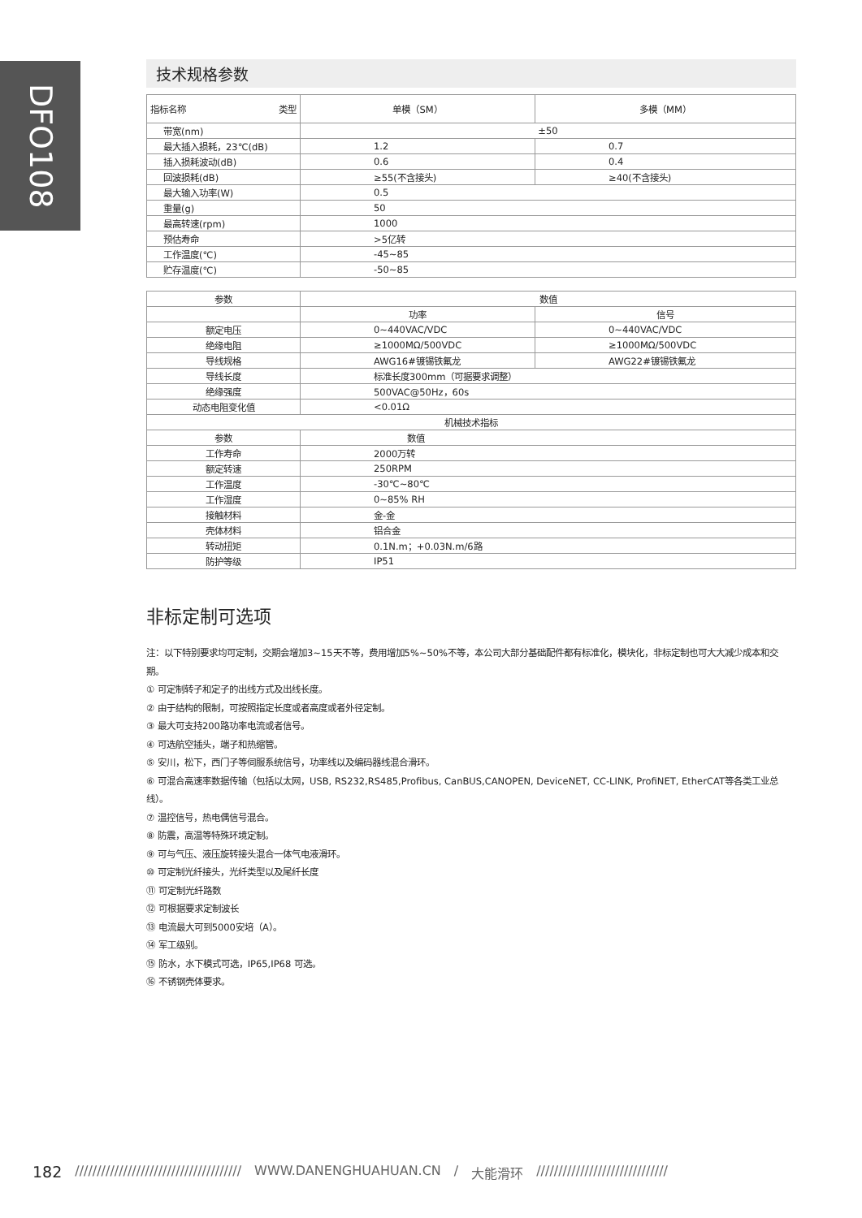DFO108
技术规格参数
| 指标名称 类型 | 单模（SM） | 多模（MM） |
| --- | --- | --- |
| 带宽(nm) | ±50 | |
| 最大插入损耗，23℃(dB) | 1.2 | 0.7 |
| 插入损耗波动(dB) | 0.6 | 0.4 |
| 回波损耗(dB) | ≥55(不含接头) | ≥40(不含接头) |
| 最大输入功率(W) | 0.5 | |
| 重量(g) | 50 | |
| 最高转速(rpm) | 1000 | |
| 预估寿命 | >5亿转 | |
| 工作温度(℃) | -45~85 | |
| 贮存温度(℃) | -50~85 | |
| 参数 | 数值 | |
| | 功率 | 信号 |
| 额定电压 | 0~440VAC/VDC | 0~440VAC/VDC |
| 绝缘电阻 | ≥1000MΩ/500VDC | ≥1000MΩ/500VDC |
| 导线规格 | AWG16#镀锡铁氟龙 | AWG22#镀锡铁氟龙 |
| 导线长度 | 标准长度300mm（可据要求调整） | |
| 绝缘强度 | 500VAC@50Hz，60s | |
| 动态电阻变化值 | <0.01Ω | |
| 机械技术指标 | | |
| 参数 | 数值 | |
| 工作寿命 | 2000万转 | |
| 额定转速 | 250RPM | |
| 工作温度 | -30℃~80℃ | |
| 工作湿度 | 0~85% RH | |
| 接触材料 | 金-金 | |
| 壳体材料 | 铝合金 | |
| 转动扭矩 | 0.1N.m；+0.03N.m/6路 | |
| 防护等级 | IP51 | |
非标定制可选项
注：以下特别要求均可定制，交期会增加3~15天不等，费用增加5%~50%不等，本公司大部分基础配件都有标准化，模块化，非标定制也可大大减少成本和交期。
① 可定制转子和定子的出线方式及出线长度。
② 由于结构的限制，可按照指定长度或者高度或者外径定制。
③ 最大可支持200路功率电流或者信号。
④ 可选航空插头，端子和热缩管。
⑤ 安川，松下，西门子等伺服系统信号，功率线以及编码器线混合滑环。
⑥ 可混合高速率数据传输（包括以太网，USB, RS232,RS485,Profibus, CanBUS,CANOPEN, DeviceNET, CC-LINK, ProfiNET, EtherCAT等各类工业总线）。
⑦ 温控信号，热电偶信号混合。
⑧ 防震，高温等特殊环境定制。
⑨ 可与气压、液压旋转接头混合一体气电液滑环。
⑩ 可定制光纤接头，光纤类型以及尾纤长度
⑪ 可定制光纤路数
⑫ 可根据要求定制波长
⑬ 电流最大可到5000安培（A）。
⑭ 军工级别。
⑮ 防水，水下模式可选，IP65,IP68 可选。
⑯ 不锈钢壳体要求。
182 ////////////////////////////////////// WWW.DANENGHUAHUAN.CN / 大能滑环 //////////////////////////////